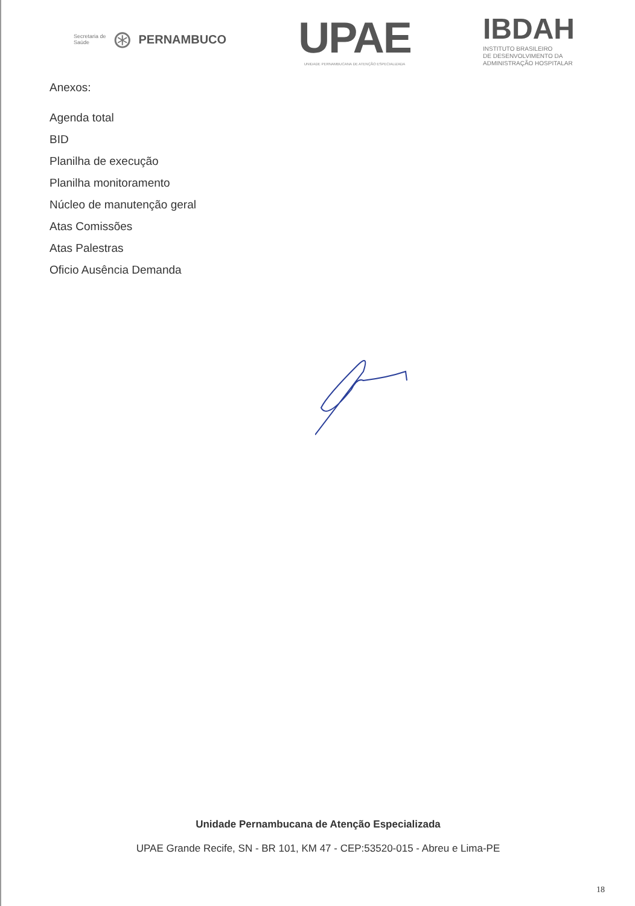Secretaria de
Saúde ⊛ PERNAMBUCO
UPAE
UNIDADE PERNAMBUCANA DE ATENÇÃO ESPECIALIZADA
IBDAH
INSTITUTO BRASILEIRO
DE DESENVOLVIMENTO DA
ADMINISTRAÇÃO HOSPITALAR
Anexos:
Agenda total
BID
Planilha de execução
Planilha monitoramento
Núcleo de manutenção geral
Atas Comissões
Atas Palestras
Oficio Ausência Demanda
Unidade Pernambucana de Atenção Especializada
UPAE Grande Recife, SN - BR 101, KM 47 - CEP:53520-015 - Abreu e Lima-PE
18